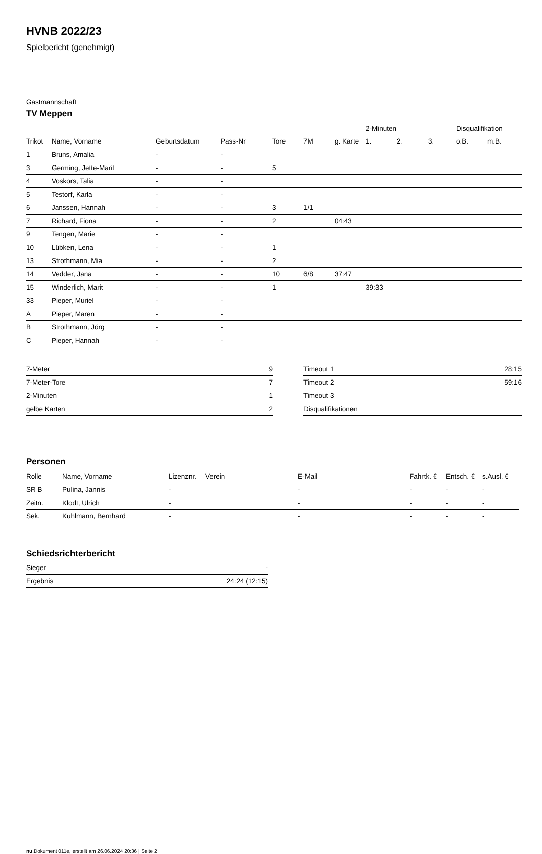HVNB 2022/23
Spielbericht (genehmigt)
Gastmannschaft
TV Meppen
| | | | | | | | 2-Minuten | | | Disqualifikation | |
| --- | --- | --- | --- | --- | --- | --- | --- | --- | --- | --- | --- |
| Trikot | Name, Vorname | Geburtsdatum | Pass-Nr | Tore | 7M | g. Karte | 1. | 2. | 3. | o.B. | m.B. |
| 1 | Bruns, Amalia | - | - | | | | | | | | |
| 3 | Germing, Jette-Marit | - | - | 5 | | | | | | | |
| 4 | Voskors, Talia | - | - | | | | | | | | |
| 5 | Testorf, Karla | - | - | | | | | | | | |
| 6 | Janssen, Hannah | - | - | 3 | 1/1 | | | | | | |
| 7 | Richard, Fiona | - | - | 2 | | 04:43 | | | | | |
| 9 | Tengen, Marie | - | - | | | | | | | | |
| 10 | Lübken, Lena | - | - | 1 | | | | | | | |
| 13 | Strothmann, Mia | - | - | 2 | | | | | | | |
| 14 | Vedder, Jana | - | - | 10 | 6/8 | 37:47 | | | | | |
| 15 | Winderlich, Marit | - | - | 1 | | | 39:33 | | | | |
| 33 | Pieper, Muriel | - | - | | | | | | | | |
| A | Pieper, Maren | - | - | | | | | | | | |
| B | Strothmann, Jörg | - | - | | | | | | | | |
| C | Pieper, Hannah | - | - | | | | | | | | |
| 7-Meter | 9 |
| 7-Meter-Tore | 7 |
| 2-Minuten | 1 |
| gelbe Karten | 2 |
| Timeout 1 | 28:15 |
| Timeout 2 | 59:16 |
| Timeout 3 | |
| Disqualifikationen | |
Personen
| Rolle | Name, Vorname | Lizenznr. | Verein | E-Mail | Fahrtk. € | Entsch. € | s.Ausl. € |
| --- | --- | --- | --- | --- | --- | --- | --- |
| SR B | Pulina, Jannis | - | | - | - | - | - |
| Zeitn. | Klodt, Ulrich | - | | - | - | - | - |
| Sek. | Kuhlmann, Bernhard | - | | - | - | - | - |
Schiedsrichterbericht
| Sieger | - |
| Ergebnis | 24:24 (12:15) |
nu.Dokument 011e, erstellt am 26.06.2024 20:36 | Seite 2